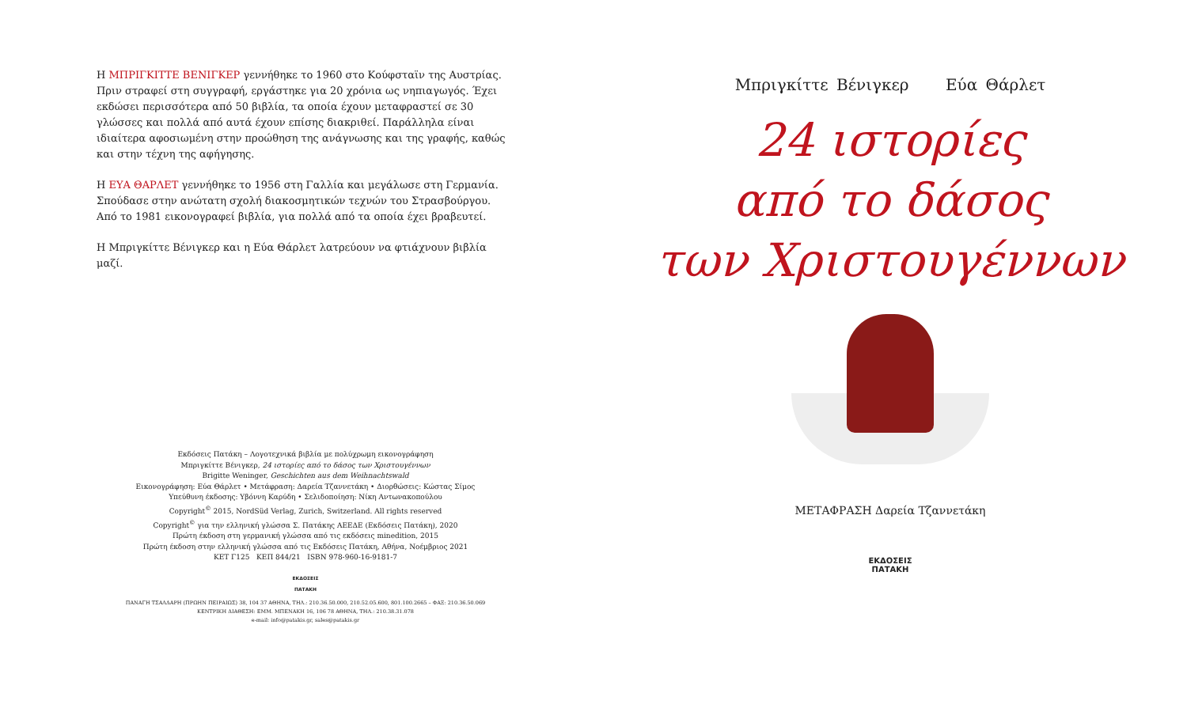Η ΜΠΡΙΓΚΙΤΤΕ ΒΕΝΙΓΚΕΡ γεννήθηκε το 1960 στο Κούφσταϊν της Αυστρίας. Πριν στραφεί στη συγγραφή, εργάστηκε για 20 χρόνια ως νηπιαγωγός. Έχει εκδώσει περισσότερα από 50 βιβλία, τα οποία έχουν μεταφραστεί σε 30 γλώσσες και πολλά από αυτά έχουν επίσης διακριθεί. Παράλληλα είναι ιδιαίτερα αφοσιωμένη στην προώθηση της ανάγνωσης και της γραφής, καθώς και στην τέχνη της αφήγησης.
Η ΕΥΑ ΘΑΡΛΕΤ γεννήθηκε το 1956 στη Γαλλία και μεγάλωσε στη Γερμανία. Σπούδασε στην ανώτατη σχολή διακοσμητικών τεχνών του Στρασβούργου. Από το 1981 εικονογραφεί βιβλία, για πολλά από τα οποία έχει βραβευτεί.
Η Μπριγκίττε Βένιγκερ και η Εύα Θάρλετ λατρεύουν να φτιάχνουν βιβλία μαζί.
Εκδόσεις Πατάκη – Λογοτεχνικά βιβλία με πολύχρωμη εικονογράφηση
Μπριγκίττε Βένιγκερ, 24 ιστορίες από το δάσος των Χριστουγέννων
Brigitte Weninger, Geschichten aus dem Weihnachtswald
Εικονογράφηση: Εύα Θάρλετ • Μετάφραση: Δαρεία Τζαννετάκη • Διορθώσεις: Κώστας Σίμος
Υπεύθυνη έκδοσης: Υβόννη Καρύδη • Σελιδοποίηση: Νίκη Αντωνακοπούλου
Copyright<sup>©</sup> 2015, NordSüd Verlag, Zurich, Switzerland. All rights reserved
Copyright<sup>©</sup> για την ελληνική γλώσσα Σ. Πατάκης ΑΕΕΔΕ (Εκδόσεις Πατάκη), 2020
Πρώτη έκδοση στη γερμανική γλώσσα από τις εκδόσεις minedition, 2015
Πρώτη έκδοση στην ελληνική γλώσσα από τις Εκδόσεις Πατάκη, Αθήνα, Νοέμβριος 2021
ΚΕΤ Γ125 ΚΕΠ 844/21 ISBN 978-960-16-9181-7
ΕΚΔΟΣΕΙΣ
ΠΑΤΑΚΗ
ΠΑΝΑΓΗ ΤΣΑΛΔΑΡΗ (ΠΡΩΗΝ ΠΕΙΡΑΙΩΣ) 38, 104 37 ΑΘΗΝΑ, ΤΗΛ.: 210.36.50.000, 210.52.05.600, 801.100.2665 – ΦΑΞ: 210.36.50.069
ΚΕΝΤΡΙΚΗ ΔΙΑΘΕΣΗ: ΕΜΜ. ΜΠΕΝΑΚΗ 16, 106 78 ΑΘΗΝΑ, ΤΗΛ.: 210.38.31.078
e-mail: info@patakis.gr, sales@patakis.gr
Μπριγκίττε Βένιγκερ Εύα Θάρλετ
24 ιστορίες
από το δάσος
των Χριστουγέννων
ΜΕΤΑΦΡΑΣΗ Δαρεία Τζαννετάκη
ΕΚΔΟΣΕΙΣ
ΠΑΤΑΚΗ